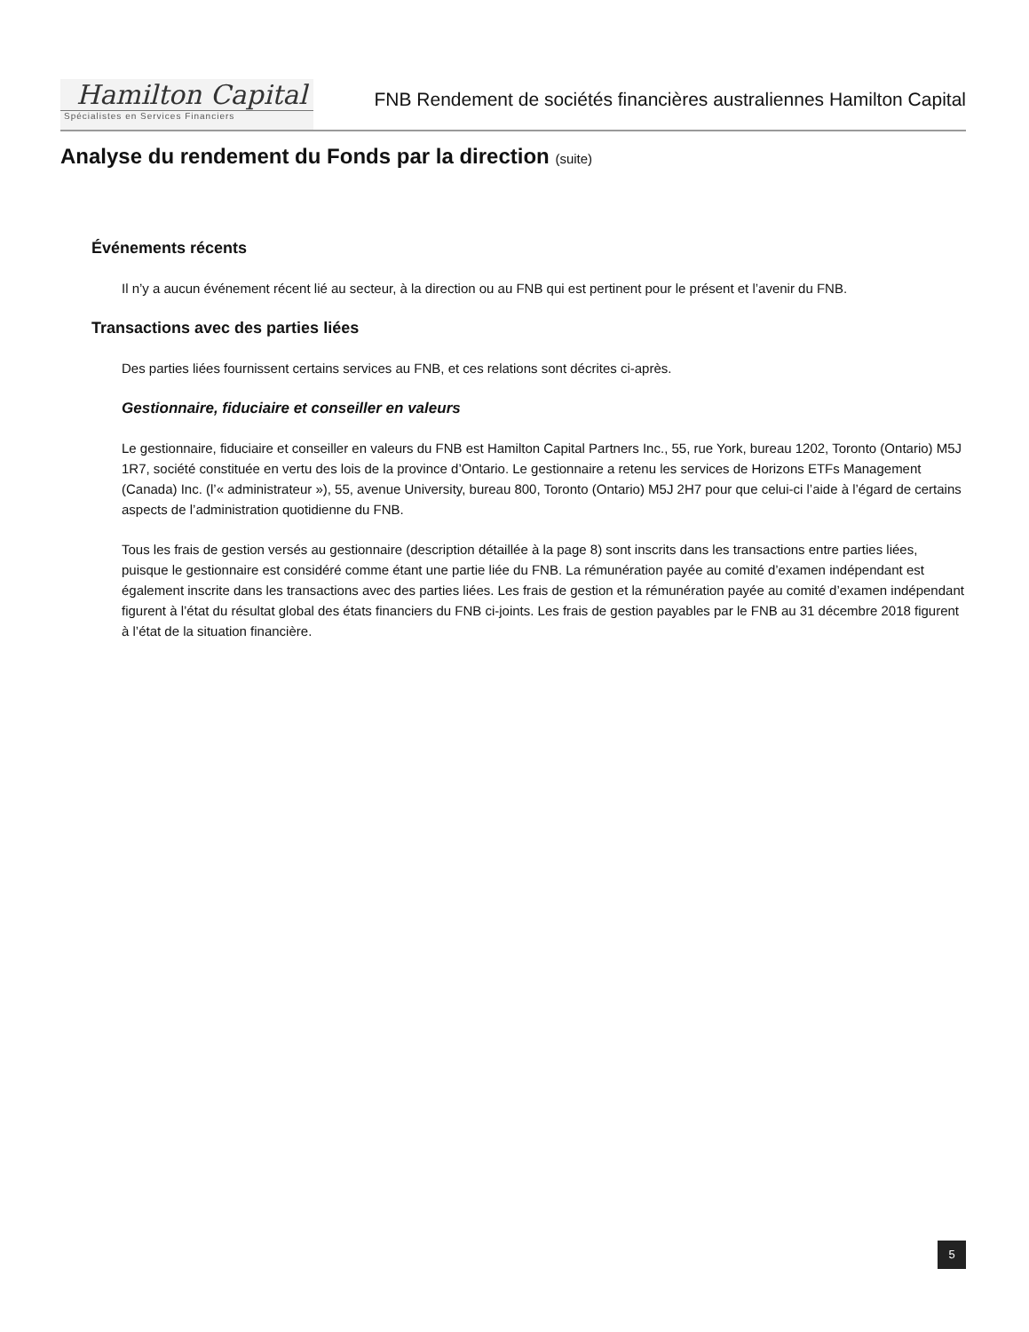Hamilton Capital
Spécialistes en Services Financiers
FNB Rendement de sociétés financières australiennes Hamilton Capital
Analyse du rendement du Fonds par la direction (suite)
Événements récents
Il n’y a aucun événement récent lié au secteur, à la direction ou au FNB qui est pertinent pour le présent et l’avenir du FNB.
Transactions avec des parties liées
Des parties liées fournissent certains services au FNB, et ces relations sont décrites ci-après.
Gestionnaire, fiduciaire et conseiller en valeurs
Le gestionnaire, fiduciaire et conseiller en valeurs du FNB est Hamilton Capital Partners Inc., 55, rue York, bureau 1202, Toronto (Ontario) M5J 1R7, société constituée en vertu des lois de la province d’Ontario. Le gestionnaire a retenu les services de Horizons ETFs Management (Canada) Inc. (l’« administrateur »), 55, avenue University, bureau 800, Toronto (Ontario) M5J 2H7 pour que celui-ci l’aide à l’égard de certains aspects de l’administration quotidienne du FNB.
Tous les frais de gestion versés au gestionnaire (description détaillée à la page 8) sont inscrits dans les transactions entre parties liées, puisque le gestionnaire est considéré comme étant une partie liée du FNB. La rémunération payée au comité d’examen indépendant est également inscrite dans les transactions avec des parties liées. Les frais de gestion et la rémunération payée au comité d’examen indépendant figurent à l’état du résultat global des états financiers du FNB ci-joints. Les frais de gestion payables par le FNB au 31 décembre 2018 figurent à l’état de la situation financière.
5